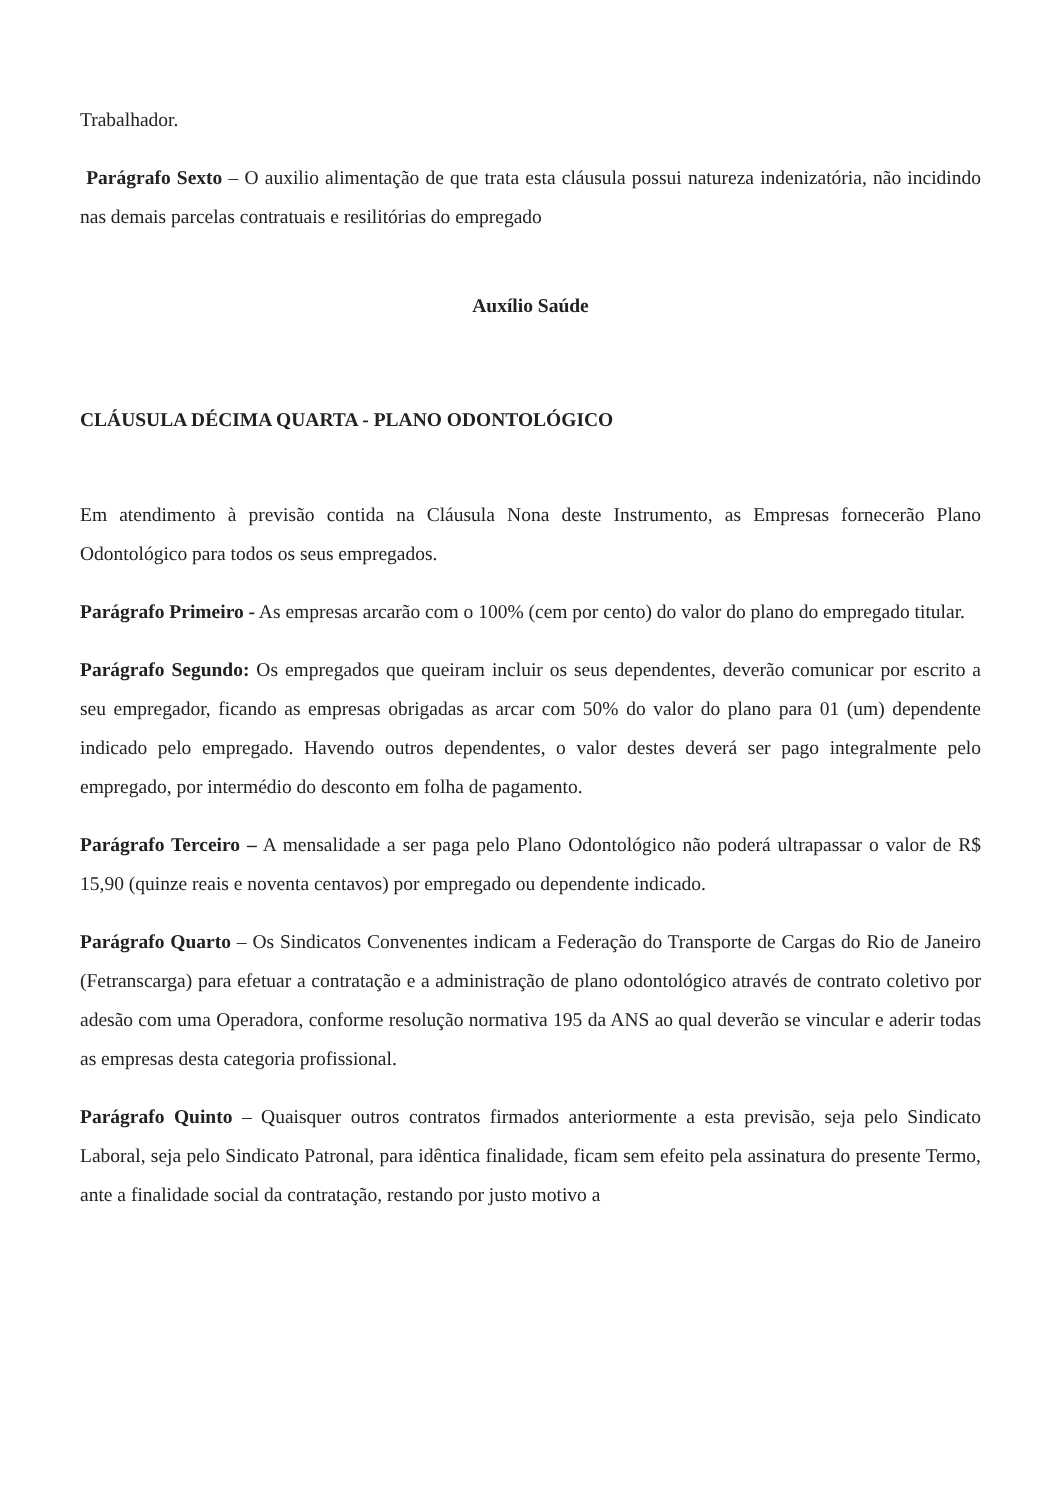Trabalhador.
Parágrafo Sexto – O auxilio alimentação de que trata esta cláusula possui natureza indenizatória, não incidindo nas demais parcelas contratuais e resilitórias do empregado
Auxílio Saúde
CLÁUSULA DÉCIMA QUARTA - PLANO ODONTOLÓGICO
Em atendimento à previsão contida na Cláusula Nona deste Instrumento, as Empresas fornecerão Plano Odontológico para todos os seus empregados.
Parágrafo Primeiro - As empresas arcarão com o 100% (cem por cento) do valor do plano do empregado titular.
Parágrafo Segundo: Os empregados que queiram incluir os seus dependentes, deverão comunicar por escrito a seu empregador, ficando as empresas obrigadas as arcar com 50% do valor do plano para 01 (um) dependente indicado pelo empregado. Havendo outros dependentes, o valor destes deverá ser pago integralmente pelo empregado, por intermédio do desconto em folha de pagamento.
Parágrafo Terceiro – A mensalidade a ser paga pelo Plano Odontológico não poderá ultrapassar o valor de R$ 15,90 (quinze reais e noventa centavos) por empregado ou dependente indicado.
Parágrafo Quarto – Os Sindicatos Convenentes indicam a Federação do Transporte de Cargas do Rio de Janeiro (Fetranscarga) para efetuar a contratação e a administração de plano odontológico através de contrato coletivo por adesão com uma Operadora, conforme resolução normativa 195 da ANS ao qual deverão se vincular e aderir todas as empresas desta categoria profissional.
Parágrafo Quinto – Quaisquer outros contratos firmados anteriormente a esta previsão, seja pelo Sindicato Laboral, seja pelo Sindicato Patronal, para idêntica finalidade, ficam sem efeito pela assinatura do presente Termo, ante a finalidade social da contratação, restando por justo motivo a